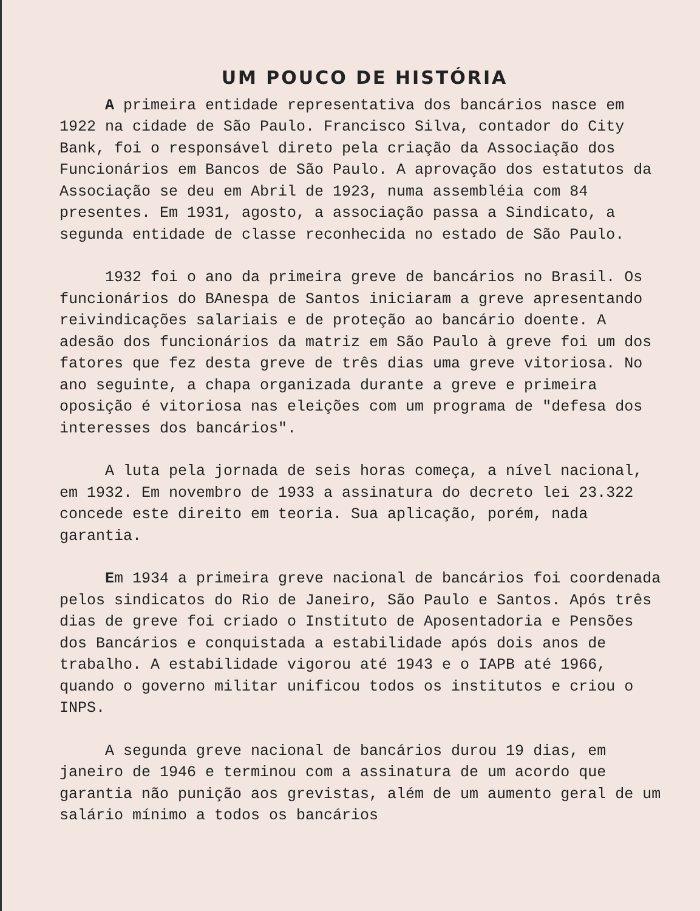UM POUCO DE HISTÓRIA
A primeira entidade representativa dos bancários nasce em 1922 na cidade de São Paulo. Francisco Silva, contador do City Bank, foi o responsável direto pela criação da Associação dos Funcionários em Bancos de São Paulo. A aprovação dos estatutos da Associação se deu em Abril de 1923, numa assembléia com 84 presentes. Em 1931, agosto, a associação passa a Sindicato, a segunda entidade de classe reconhecida no estado de São Paulo.
1932 foi o ano da primeira greve de bancários no Brasil. Os funcionários do BAnespa de Santos iniciaram a greve apresentando reivindicações salariais e de proteção ao bancário doente. A adesão dos funcionários da matriz em São Paulo à greve foi um dos fatores que fez desta greve de três dias uma greve vitoriosa. No ano seguinte, a chapa organizada durante a greve e primeira oposição é vitoriosa nas eleições com um programa de "defesa dos interesses dos bancários".
A luta pela jornada de seis horas começa, a nível nacional, em 1932. Em novembro de 1933 a assinatura do decreto lei 23.322 concede este direito em teoria. Sua aplicação, porém, nada garantia.
Em 1934 a primeira greve nacional de bancários foi coordenada pelos sindicatos do Rio de Janeiro, São Paulo e Santos. Após três dias de greve foi criado o Instituto de Aposentadoria e Pensões dos Bancários e conquistada a estabilidade após dois anos de trabalho. A estabilidade vigorou até 1943 e o IAPB até 1966, quando o governo militar unificou todos os institutos e criou o INPS.
A segunda greve nacional de bancários durou 19 dias, em janeiro de 1946 e terminou com a assinatura de um acordo que garantia não punição aos grevistas, além de um aumento geral de um salário mínimo a todos os bancários